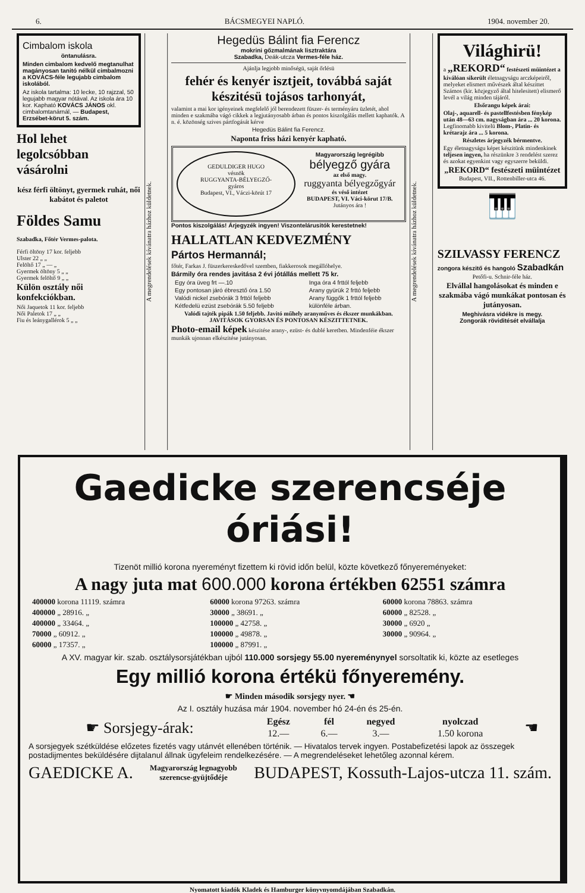6. BÁCSMEGYEI NAPLÓ. 1904. november 20.
Cimbalom iskola
öntanulásra.
Minden cimbalom kedvelő megtanulhat magányosan tanitó nélkül cimbalmozni a KOVÁCS-féle legujabb cimbalom iskolából.
Az iskola tartalma: 10 lecke, 10 rajzzal, 50 legujabb magyar nótával. Az iskola ára 10 kor. Kapható KOVÁCS JÁNOS okl. cimbalomtanárnál, — Budapest, Erzsébet-körut 5. szám.
Hol lehet legolcsóbban vásárolni
kész férfi öltönyt, gyermek ruhát, női kabátot és paletot
Földes Samu
Szabadka, Főtér Vermes-palota.
Férfi öltöny 17 kor. feljebb
Ulster 22 „ „
Felöltő 17 „ — „
Gyermek öltöny 5 „ „
Gyermek felöltő 9 „ „
Külön osztály női konfekciókban.
Női Jaquetok 11 kor. feljebb
Női Paletok 17 „ „
Fiu és leánygallérok 5 „ „
A megrendelések kívánatra házhoz küldetnek.
Hegedüs Bálint fia Ferencz
mokrini gőzmalmának lisztraktára
Szabadka, Deák-utcza Vermes-féle ház.
Ajánlja legjobb minőségü, saját őrlésü
fehér és kenyér isztjeit, továbbá saját készitésü tojásos tarhonyát,
valamint a mai kor igényeinek megfelelő jól berendezett füszer- és terményáru üzletét, ahol minden e szakmába vágó cikkek a legjutányosabb árban és pontos kiszolgálás mellett kaphatók. A n. é. közönség szives pártfogását kérve
Hegedüs Bálint fia Ferencz.
Naponta friss házi kenyér kapható.
GEDULDIGER HUGO
vésnök
RUGGYANTA-BÉLYEGZŐ-
gyáros
Budapest, VI., Váczi-körút 17
Magyarország legrégibb
bélyegző gyára
az első magy.
ruggyanta bélyegzőgyár
és véső intézet
BUDAPEST, VI. Váci-körut 17/B.
Jutányos ára !
Pontos kiszolgálás! Árjegyzék ingyen! Viszontelárusitók kerestetnek!
HALLATLAN KEDVEZMÉNY
Pártos Hermannál;
főtér, Farkas J. füszerkereskedővel szemben, fiakkerosok megállóhelye.
Bármily óra rendes javitása 2 évi jótállás mellett 75 kr.
| Egy óra üveg frt —.10 | Inga óra 4 frttól feljebb |
| Egy pontosan járó ébresztő óra 1.50 | Arany gyürük 2 frttó feljebb |
| Valódi nickel zsebórák 3 frttól feljebb | Arany függők 1 frttól feljebb |
| Kétfedelü ezüst zsebórák 5.50 feljebb | különféle árban. |
Valódi tajték pipák 1.50 feljebb. Javitó műhely aranyműves és ékszer munkákban. JAVITÁSOK GYORSAN ÉS PONTOSAN KÉSZITTETNEK.
Photo-email képek készitése arany-, ezüst- és dublé keretben. Mindenféie ékszer munkák ujonnan elkészitése jutányosan.
A megrendelések kívánatra házhoz küldetnek.
Világhirü!
a „REKORD“ festészeti müintézet a kiválóan sikerült életnagyságu arczképeiről, melyeket elismert művészek által készittet Számos (kir. közjegyző által hitelesitett) elismerő levél a világ minden tájáról.
Elsőrangu képek árai:
Olaj-, aquarell- és pastellfestésben fénykép után 48—63 cm. nagyságban ára ... 20 korona.
Legfinomabb kivitelü Blom-, Platin- és krétarajz ára ... 5 korona.
Részletes árjegyzék bérmentve.
Egy életnagyságu képet készitünk mindenkinek teljesen ingyen, ha részünkre 3 rendelést szerez és azokat egyenkint vagy egyszerre beküldi.
„REKORD“ festészeti müintézet
Budapest, VII., Rottenbiller-utca 46.
🎹
SZILVASSY FERENCZ
zongora készitő és hangoló Szabadkán
Petőfi-u. Schnir-féle ház.
Elvállal hangolásokat és minden e szakmába vágó munkákat pontosan és jutányosan.
Meghivásra vidékre is megy.
Zongorák röviditését elvállalja
Gaedicke szerencséje óriási!
Tizenöt millió korona nyereményt fizettem ki rövid időn belül, közte következő főnyereményeket:
A nagy juta mat 600.000 korona értékben 62551 számra
| 400000 korona 11119. számra | 60000 korona 97263. számra | 60000 korona 78863. számra |
| 400000 „ 28916. „ | 30000 „ 38691. „ | 60000 „ 82528. „ |
| 400000 „ 33464. „ | 100000 „ 42758. „ | 30000 „ 6920 „ |
| 70000 „ 60912. „ | 100000 „ 49878. „ | 30000 „ 90964. „ |
| 60000 „ 17357. „ | 100000 „ 87991. „ | |
A XV. magyar kir. szab. osztálysorsjátékban ujból 110.000 sorsjegy 55.00 nyereménynyel sorsoltatik ki, közte az esetleges
Egy millió korona értékü főnyeremény.
☛ Minden második sorsjegy nyer. ☚
Az I. osztály huzása már 1904. november hó 24-én és 25-én.
| ☛ Sorsjegy-árak: | Egész | fél | negyed | nyolczad | ☚ |
| | 12.— | 6.— | 3.— | 1.50 korona | |
A sorsjegyek szétküldése előzetes fizetés vagy utánvét ellenében történik. — Hivatalos tervek ingyen. Postabefizetési lapok az összegek postadijmentes beküldésére dijtalanul állnak ügyfeleim rendelkezésére. — A megrendeléseket lehetőleg azonnal kérem.
GAEDICKE A. Magyarország legnagyobb
szerencse-gyüjtődéje BUDAPEST, Kossuth-Lajos-utcza 11. szám.
Nyomatott kiadók Kladek és Hamburger könyvnyomdájában Szabadkán.